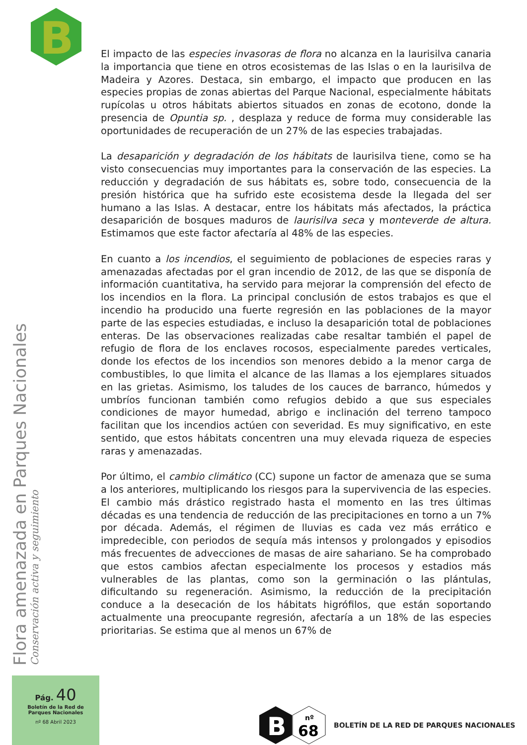B
El impacto de las especies invasoras de flora no alcanza en la laurisilva canaria la importancia que tiene en otros ecosistemas de las Islas o en la laurisilva de Madeira y Azores. Destaca, sin embargo, el impacto que producen en las especies propias de zonas abiertas del Parque Nacional, especialmente hábitats rupícolas u otros hábitats abiertos situados en zonas de ecotono, donde la presencia de Opuntia sp. , desplaza y reduce de forma muy considerable las oportunidades de recuperación de un 27% de las especies trabajadas.
La desaparición y degradación de los hábitats de laurisilva tiene, como se ha visto consecuencias muy importantes para la conservación de las especies. La reducción y degradación de sus hábitats es, sobre todo, consecuencia de la presión histórica que ha sufrido este ecosistema desde la llegada del ser humano a las Islas. A destacar, entre los hábitats más afectados, la práctica desaparición de bosques maduros de laurisilva seca y monteverde de altura. Estimamos que este factor afectaría al 48% de las especies.
En cuanto a los incendios, el seguimiento de poblaciones de especies raras y amenazadas afectadas por el gran incendio de 2012, de las que se disponía de información cuantitativa, ha servido para mejorar la comprensión del efecto de los incendios en la flora. La principal conclusión de estos trabajos es que el incendio ha producido una fuerte regresión en las poblaciones de la mayor parte de las especies estudiadas, e incluso la desaparición total de poblaciones enteras. De las observaciones realizadas cabe resaltar también el papel de refugio de flora de los enclaves rocosos, especialmente paredes verticales, donde los efectos de los incendios son menores debido a la menor carga de combustibles, lo que limita el alcance de las llamas a los ejemplares situados en las grietas. Asimismo, los taludes de los cauces de barranco, húmedos y umbríos funcionan también como refugios debido a que sus especiales condiciones de mayor humedad, abrigo e inclinación del terreno tampoco facilitan que los incendios actúen con severidad. Es muy significativo, en este sentido, que estos hábitats concentren una muy elevada riqueza de especies raras y amenazadas.
Por último, el cambio climático (CC) supone un factor de amenaza que se suma a los anteriores, multiplicando los riesgos para la supervivencia de las especies. El cambio más drástico registrado hasta el momento en las tres últimas décadas es una tendencia de reducción de las precipitaciones en torno a un 7% por década. Además, el régimen de lluvias es cada vez más errático e impredecible, con periodos de sequía más intensos y prolongados y episodios más frecuentes de advecciones de masas de aire sahariano. Se ha comprobado que estos cambios afectan especialmente los procesos y estadios más vulnerables de las plantas, como son la germinación o las plántulas, dificultando su regeneración. Asimismo, la reducción de la precipitación conduce a la desecación de los hábitats higrófilos, que están soportando actualmente una preocupante regresión, afectaría a un 18% de las especies prioritarias. Se estima que al menos un 67% de
Flora amenazada en Parques Nacionales Conservación activa y seguimiento
Pág. 40
Boletín de la Red de
Parques Nacionales
nº 68 Abril 2023
B
nº
68
BOLETÍN DE LA RED DE PARQUES NACIONALES